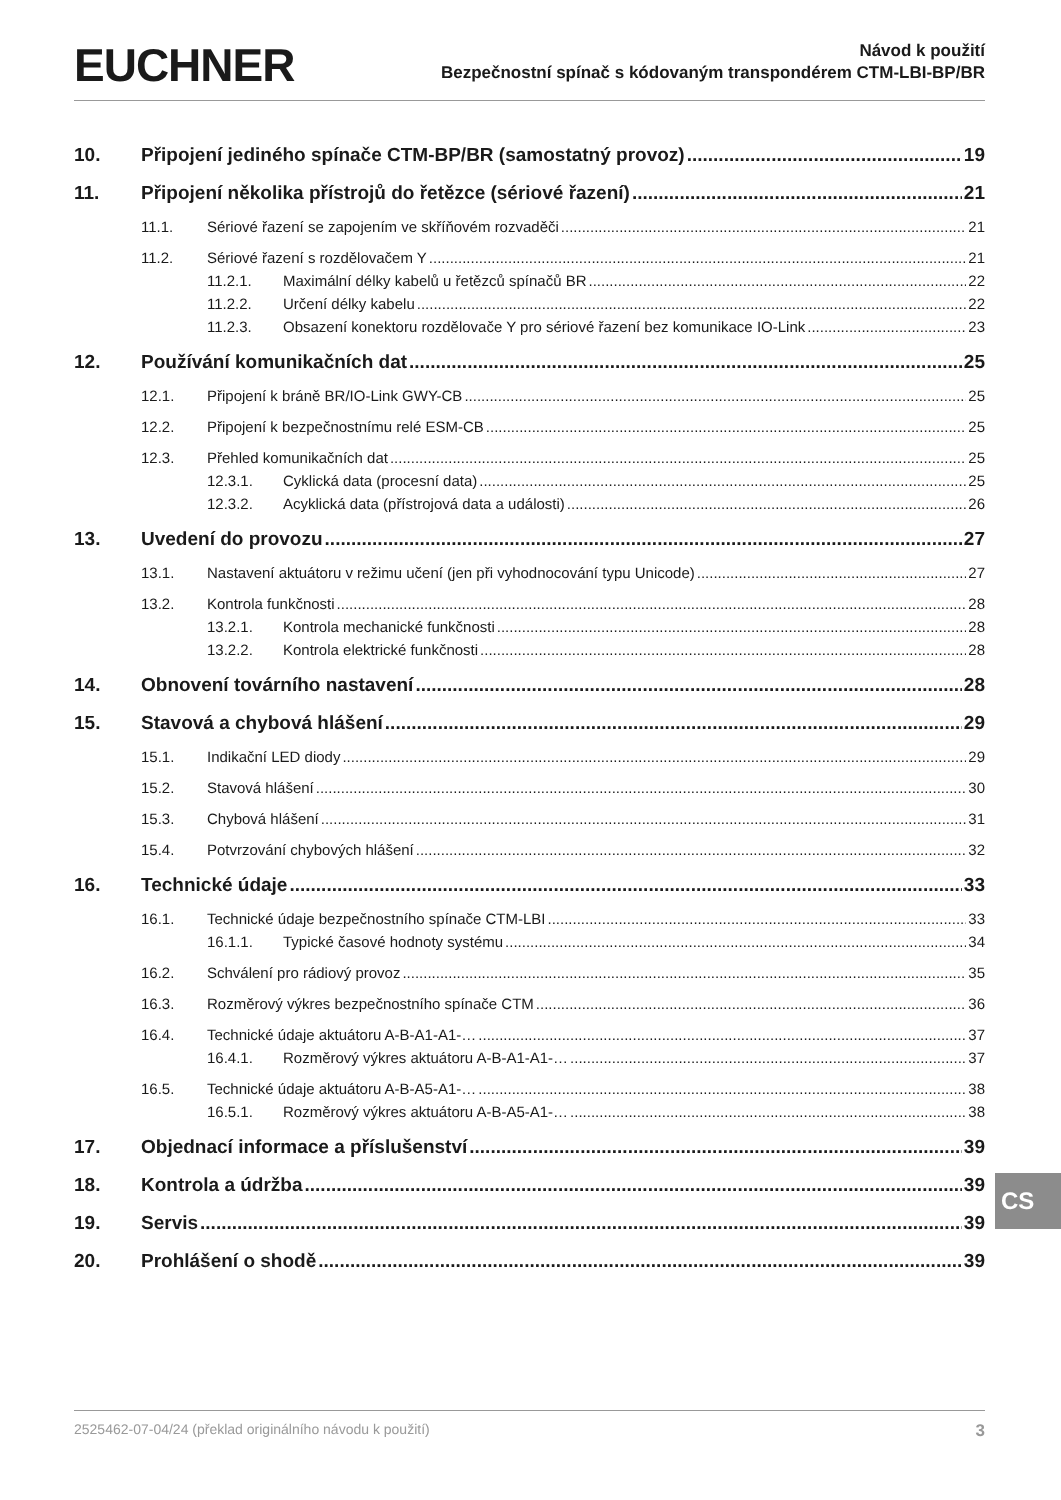EUCHNER
Návod k použití
Bezpečnostní spínač s kódovaným transpondérem CTM-LBI-BP/BR
10. Připojení jediného spínače CTM-BP/BR (samostatný provoz) 19
11. Připojení několika přístrojů do řetězce (sériové řazení) 21
11.1. Sériové řazení se zapojením ve skříňovém rozvaděči 21
11.2. Sériové řazení s rozdělovačem Y 21
11.2.1. Maximální délky kabelů u řetězců spínačů BR 22
11.2.2. Určení délky kabelu 22
11.2.3. Obsazení konektoru rozdělovače Y pro sériové řazení bez komunikace IO-Link 23
12. Používání komunikačních dat 25
12.1. Připojení k bráně BR/IO-Link GWY-CB 25
12.2. Připojení k bezpečnostnímu relé ESM-CB 25
12.3. Přehled komunikačních dat 25
12.3.1. Cyklická data (procesní data) 25
12.3.2. Acyklická data (přístrojová data a události) 26
13. Uvedení do provozu 27
13.1. Nastavení aktuátoru v režimu učení (jen při vyhodnocování typu Unicode) 27
13.2. Kontrola funkčnosti 28
13.2.1. Kontrola mechanické funkčnosti 28
13.2.2. Kontrola elektrické funkčnosti 28
14. Obnovení továrního nastavení 28
15. Stavová a chybová hlášení 29
15.1. Indikační LED diody 29
15.2. Stavová hlášení 30
15.3. Chybová hlášení 31
15.4. Potvrzování chybových hlášení 32
16. Technické údaje 33
16.1. Technické údaje bezpečnostního spínače CTM-LBI 33
16.1.1. Typické časové hodnoty systému 34
16.2. Schválení pro rádiový provoz 35
16.3. Rozměrový výkres bezpečnostního spínače CTM 36
16.4. Technické údaje aktuátoru A-B-A1-A1-… 37
16.4.1. Rozměrový výkres aktuátoru A-B-A1-A1-… 37
16.5. Technické údaje aktuátoru A-B-A5-A1-… 38
16.5.1. Rozměrový výkres aktuátoru A-B-A5-A1-… 38
17. Objednací informace a příslušenství 39
18. Kontrola a údržba 39
19. Servis 39
20. Prohlášení o shodě 39
CS
2525462-07-04/24 (překlad originálního návodu k použití) 3